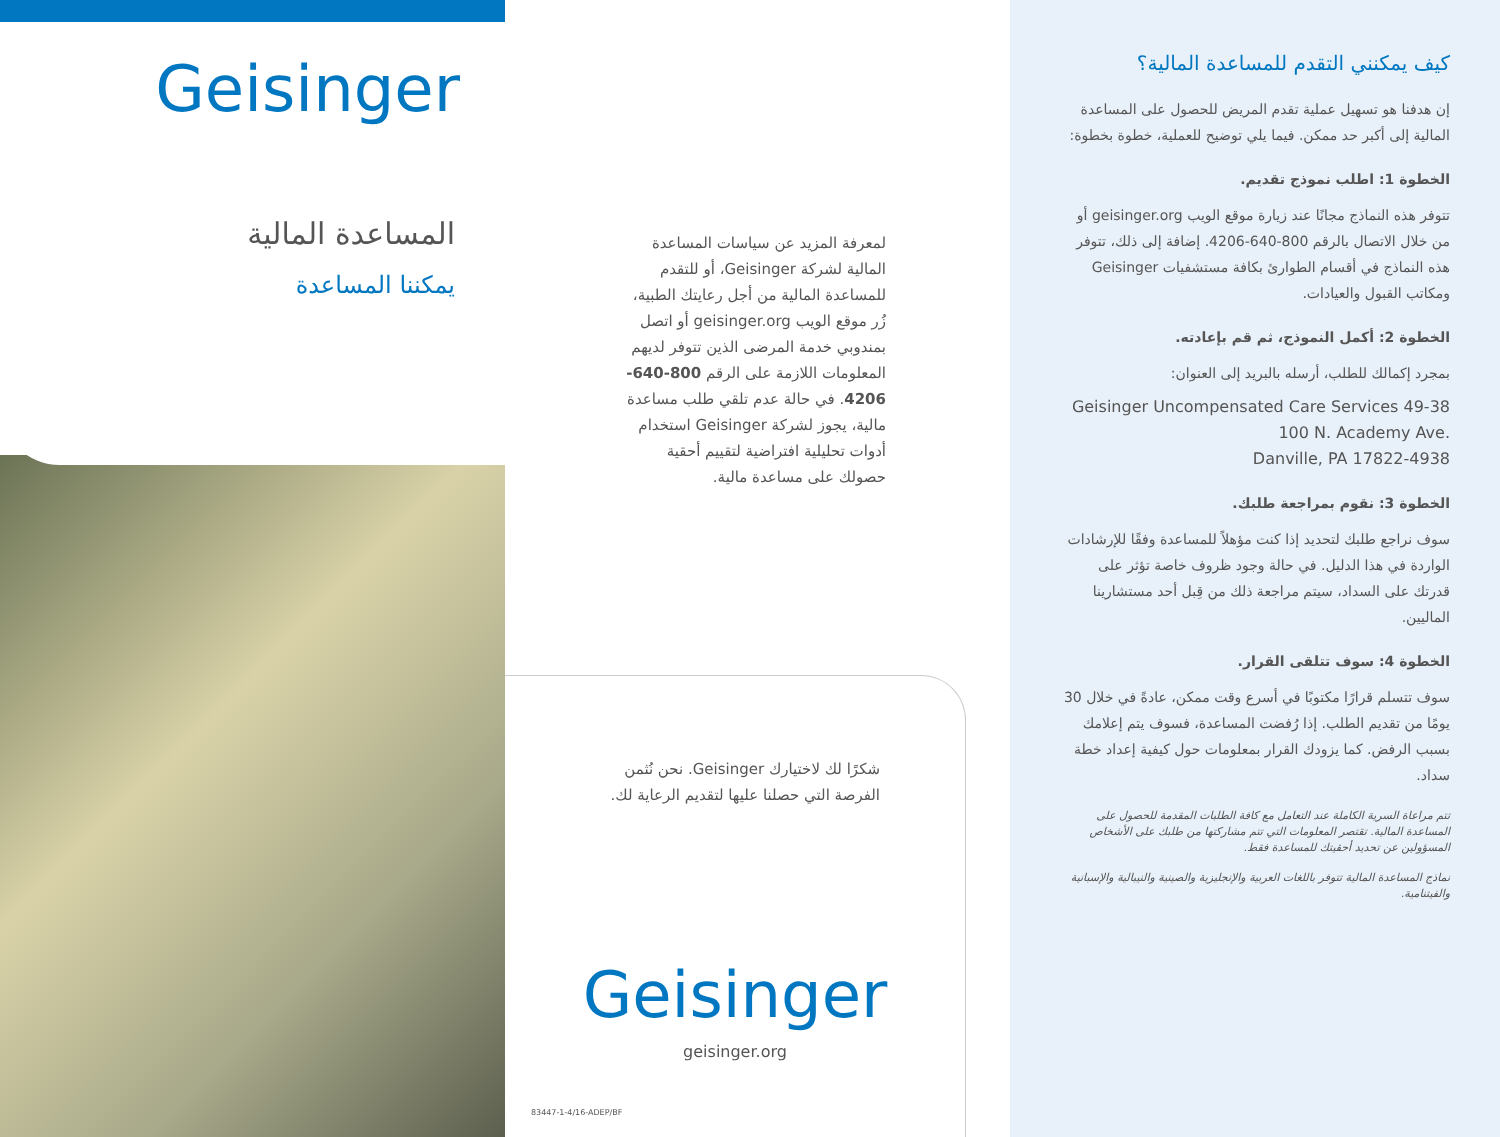Geisinger
المساعدة المالية
يمكننا المساعدة
لمعرفة المزيد عن سياسات المساعدة المالية لشركة Geisinger، أو للتقدم للمساعدة المالية من أجل رعايتك الطبية، زُر موقع الويب geisinger.org أو اتصل بمندوبي خدمة المرضى الذين تتوفر لديهم المعلومات اللازمة على الرقم 800-640-4206. في حالة عدم تلقي طلب مساعدة مالية، يجوز لشركة Geisinger استخدام أدوات تحليلية افتراضية لتقييم أحقية حصولك على مساعدة مالية.
شكرًا لك لاختيارك Geisinger. نحن نُثمن
الفرصة التي حصلنا عليها لتقديم الرعاية لك.
Geisinger
geisinger.org
83447-1-4/16-ADEP/BF
كيف يمكنني التقدم للمساعدة المالية؟
إن هدفنا هو تسهيل عملية تقدم المريض للحصول على المساعدة المالية إلى أكبر حد ممكن. فيما يلي توضيح للعملية، خطوة بخطوة:
الخطوة 1: اطلب نموذج تقديم.
تتوفر هذه النماذج مجانًا عند زيارة موقع الويب geisinger.org أو من خلال الاتصال بالرقم 800-640-4206. إضافة إلى ذلك، تتوفر هذه النماذج في أقسام الطوارئ بكافة مستشفيات Geisinger ومكاتب القبول والعيادات.
الخطوة 2: أكمل النموذج، ثم قم بإعادته.
بمجرد إكمالك للطلب، أرسله بالبريد إلى العنوان:
Geisinger Uncompensated Care Services 49-38
100 N. Academy Ave.
Danville, PA 17822-4938
الخطوة 3: نقوم بمراجعة طلبك.
سوف نراجع طلبك لتحديد إذا كنت مؤهلاً للمساعدة وفقًا للإرشادات الواردة في هذا الدليل. في حالة وجود ظروف خاصة تؤثر على قدرتك على السداد، سيتم مراجعة ذلك من قِبل أحد مستشارينا الماليين.
الخطوة 4: سوف تتلقى القرار.
سوف تتسلم قرارًا مكتوبًا في أسرع وقت ممكن، عادةً في خلال 30 يومًا من تقديم الطلب. إذا رُفضت المساعدة، فسوف يتم إعلامك بسبب الرفض. كما يزودك القرار بمعلومات حول كيفية إعداد خطة سداد.
تتم مراعاة السرية الكاملة عند التعامل مع كافة الطلبات المقدمة للحصول على المساعدة المالية. تقتصر المعلومات التي تتم مشاركتها من طلبك على الأشخاص المسؤولين عن تحديد أحقيتك للمساعدة فقط.
نماذج المساعدة المالية تتوفر باللغات العربية والإنجليزية والصينية والنيبالية والإسبانية والفيتنامية.